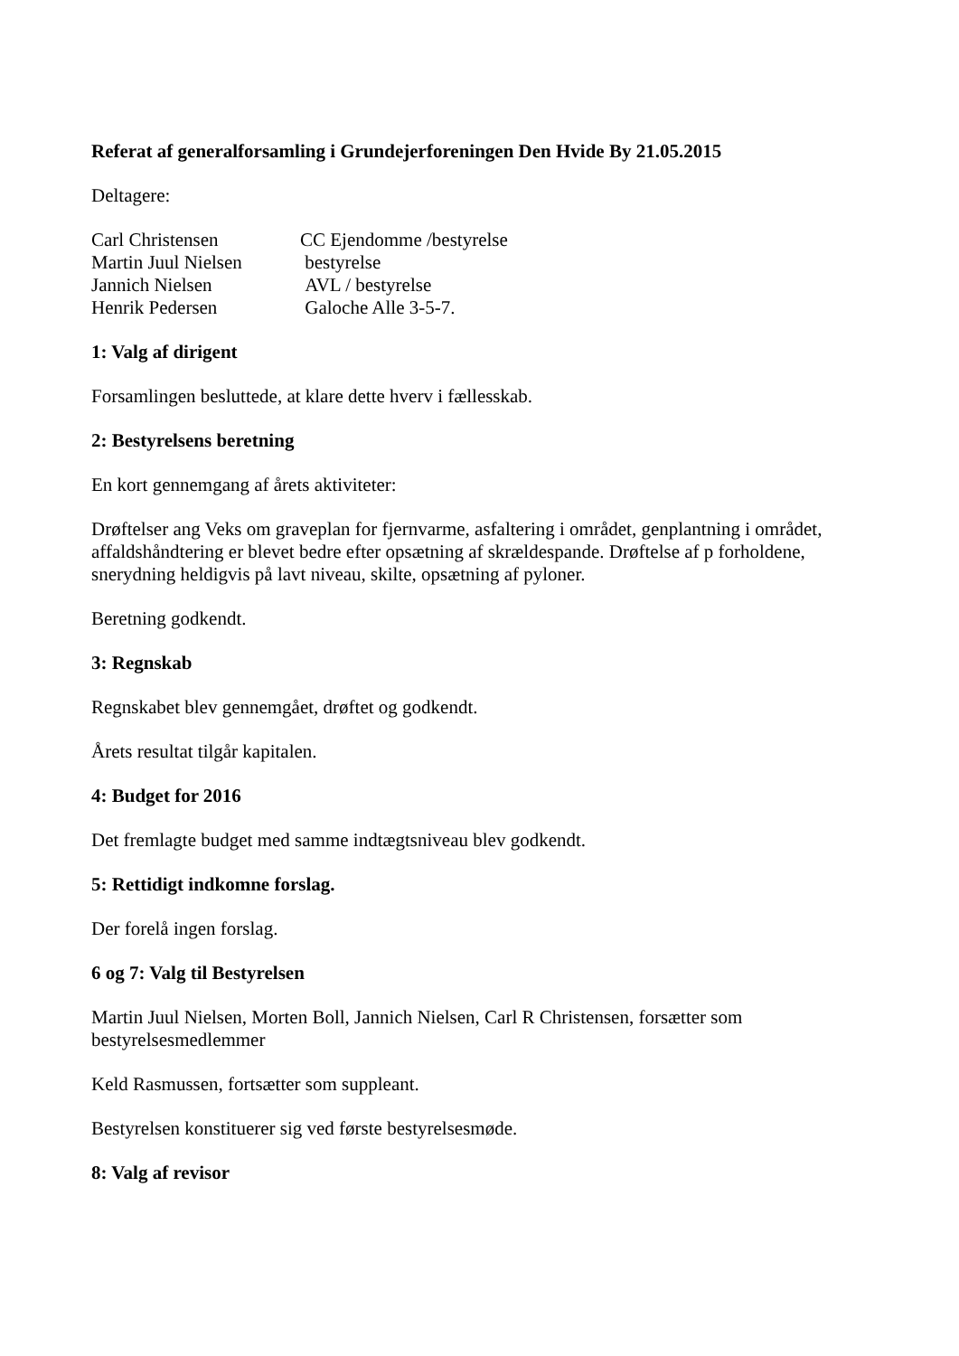Referat af generalforsamling i Grundejerforeningen Den Hvide By 21.05.2015
Deltagere:
| Carl Christensen | CC Ejendomme /bestyrelse |
| Martin Juul Nielsen | bestyrelse |
| Jannich Nielsen | AVL / bestyrelse |
| Henrik Pedersen | Galoche Alle 3-5-7. |
1: Valg af dirigent
Forsamlingen besluttede, at klare dette hverv i fællesskab.
2: Bestyrelsens beretning
En kort gennemgang af årets aktiviteter:
Drøftelser ang Veks om graveplan for fjernvarme, asfaltering i området, genplantning i området, affaldshåndtering er blevet bedre efter opsætning af skrældespande. Drøftelse af p forholdene, snerydning heldigvis på lavt niveau, skilte, opsætning af pyloner.
Beretning godkendt.
3: Regnskab
Regnskabet blev gennemgået, drøftet og godkendt.
Årets resultat tilgår kapitalen.
4: Budget for 2016
Det fremlagte budget med samme indtægtsniveau blev godkendt.
5: Rettidigt indkomne forslag.
Der forelå ingen forslag.
6 og 7: Valg til Bestyrelsen
Martin Juul Nielsen, Morten Boll, Jannich Nielsen, Carl R Christensen, forsætter som bestyrelsesmedlemmer
Keld Rasmussen, fortsætter som suppleant.
Bestyrelsen konstituerer sig ved første bestyrelsesmøde.
8: Valg af revisor